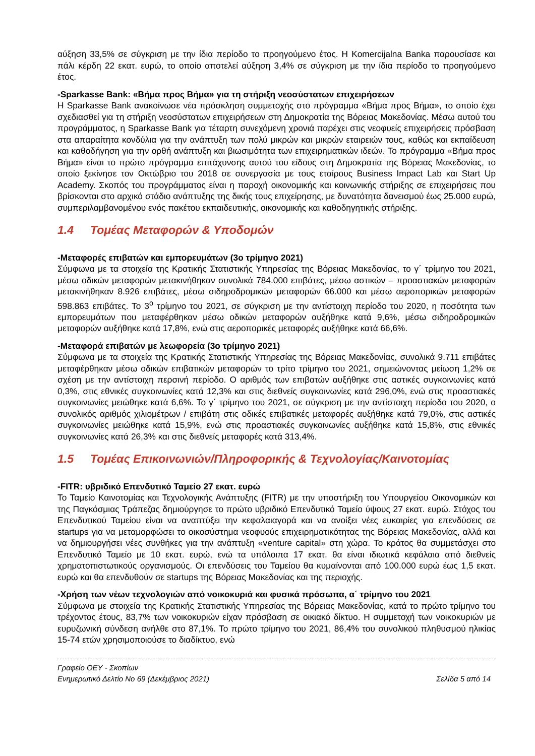αύξηση 33,5% σε σύγκριση με την ίδια περίοδο το προηγούμενο έτος. Η Komercijalna Banka παρουσίασε και πάλι κέρδη 22 εκατ. ευρώ, το οποίο αποτελεί αύξηση 3,4% σε σύγκριση με την ίδια περίοδο το προηγούμενο έτος.
-Sparkasse Bank: «Βήμα προς Βήμα» για τη στήριξη νεοσύστατων επιχειρήσεων
Η Sparkasse Bank ανακοίνωσε νέα πρόσκληση συμμετοχής στο πρόγραμμα «Βήμα προς Βήμα», το οποίο έχει σχεδιασθεί για τη στήριξη νεοσύστατων επιχειρήσεων στη Δημοκρατία της Βόρειας Μακεδονίας. Μέσω αυτού του προγράμματος, η Sparkasse Bank για τέταρτη συνεχόμενη χρονιά παρέχει στις νεοφυείς επιχειρήσεις πρόσβαση στα απαραίτητα κονδύλια για την ανάπτυξη των πολύ μικρών και μικρών εταιρειών τους, καθώς και εκπαίδευση και καθοδήγηση για την ορθή ανάπτυξη και βιωσιμότητα των επιχειρηματικών ιδεών. Το πρόγραμμα «Βήμα προς Βήμα» είναι το πρώτο πρόγραμμα επιτάχυνσης αυτού του είδους στη Δημοκρατία της Βόρειας Μακεδονίας, το οποίο ξεκίνησε τον Οκτώβριο του 2018 σε συνεργασία με τους εταίρους Business Impact Lab και Start Up Academy. Σκοπός του προγράμματος είναι η παροχή οικονομικής και κοινωνικής στήριξης σε επιχειρήσεις που βρίσκονται στο αρχικό στάδιο ανάπτυξης της δικής τους επιχείρησης, με δυνατότητα δανεισμού έως 25.000 ευρώ, συμπεριλαμβανομένου ενός πακέτου εκπαιδευτικής, οικονομικής και καθοδηγητικής στήριξης.
1.4 Τομέας Μεταφορών & Υποδομών
-Μεταφορές επιβατών και εμπορευμάτων (3ο τρίμηνο 2021)
Σύμφωνα με τα στοιχεία της Κρατικής Στατιστικής Υπηρεσίας της Βόρειας Μακεδονίας, το γ΄ τρίμηνο του 2021, μέσω οδικών μεταφορών μετακινήθηκαν συνολικά 784.000 επιβάτες, μέσω αστικών – προαστιακών μεταφορών μετακινήθηκαν 8.926 επιβάτες, μέσω σιδηροδρομικών μεταφορών 66.000 και μέσω αεροπορικών μεταφορών 598.863 επιβάτες. Το 3<sup>ο</sup> τρίμηνο του 2021, σε σύγκριση με την αντίστοιχη περίοδο του 2020, η ποσότητα των εμπορευμάτων που μεταφέρθηκαν μέσω οδικών μεταφορών αυξήθηκε κατά 9,6%, μέσω σιδηροδρομικών μεταφορών αυξήθηκε κατά 17,8%, ενώ στις αεροπορικές μεταφορές αυξήθηκε κατά 66,6%.
-Μεταφορά επιβατών με λεωφορεία (3ο τρίμηνο 2021)
Σύμφωνα με τα στοιχεία της Κρατικής Στατιστικής Υπηρεσίας της Βόρειας Μακεδονίας, συνολικά 9.711 επιβάτες μεταφέρθηκαν μέσω οδικών επιβατικών μεταφορών το τρίτο τρίμηνο του 2021, σημειώνοντας μείωση 1,2% σε σχέση με την αντίστοιχη περσινή περίοδο. Ο αριθμός των επιβατών αυξήθηκε στις αστικές συγκοινωνίες κατά 0,3%, στις εθνικές συγκοινωνίες κατά 12,3% και στις διεθνείς συγκοινωνίες κατά 296,0%, ενώ στις προαστιακές συγκοινωνίες μειώθηκε κατά 6,6%. Το γ΄ τρίμηνο του 2021, σε σύγκριση με την αντίστοιχη περίοδο του 2020, ο συνολικός αριθμός χιλιομέτρων / επιβάτη στις οδικές επιβατικές μεταφορές αυξήθηκε κατά 79,0%, στις αστικές συγκοινωνίες μειώθηκε κατά 15,9%, ενώ στις προαστιακές συγκοινωνίες αυξήθηκε κατά 15,8%, στις εθνικές συγκοινωνίες κατά 26,3% και στις διεθνείς μεταφορές κατά 313,4%.
1.5 Τομέας Επικοινωνιών/Πληροφορικής & Τεχνολογίας/Καινοτομίας
-FITR: υβριδικό Επενδυτικό Ταμείο 27 εκατ. ευρώ
Το Ταμείο Καινοτομίας και Τεχνολογικής Ανάπτυξης (FITR) με την υποστήριξη του Υπουργείου Οικονομικών και της Παγκόσμιας Τράπεζας δημιούργησε το πρώτο υβριδικό Επενδυτικό Ταμείο ύψους 27 εκατ. ευρώ. Στόχος του Επενδυτικού Ταμείου είναι να αναπτύξει την κεφαλαιαγορά και να ανοίξει νέες ευκαιρίες για επενδύσεις σε startups για να μεταμορφώσει το οικοσύστημα νεοφυούς επιχειρηματικότητας της Βόρειας Μακεδονίας, αλλά και να δημιουργήσει νέες συνθήκες για την ανάπτυξη «venture capital» στη χώρα. Το κράτος θα συμμετάσχει στο Επενδυτικό Ταμείο με 10 εκατ. ευρώ, ενώ τα υπόλοιπα 17 εκατ. θα είναι ιδιωτικά κεφάλαια από διεθνείς χρηματοπιστωτικούς οργανισμούς. Οι επενδύσεις του Ταμείου θα κυμαίνονται από 100.000 ευρώ έως 1,5 εκατ. ευρώ και θα επενδυθούν σε startups της Βόρειας Μακεδονίας και της περιοχής.
-Χρήση των νέων τεχνολογιών από νοικοκυριά και φυσικά πρόσωπα, α΄ τρίμηνο του 2021
Σύμφωνα με στοιχεία της Κρατικής Στατιστικής Υπηρεσίας της Βόρειας Μακεδονίας, κατά το πρώτο τρίμηνο του τρέχοντος έτους, 83,7% των νοικοκυριών είχαν πρόσβαση σε οικιακό δίκτυο. Η συμμετοχή των νοικοκυριών με ευρυζωνική σύνδεση ανήλθε στο 87,1%. Το πρώτο τρίμηνο του 2021, 86,4% του συνολικού πληθυσμού ηλικίας 15-74 ετών χρησιμοποιούσε το διαδίκτυο, ενώ
Γραφείο ΟΕΥ - Σκοπίων
Ενημερωτικό Δελτίο Νο 69 (Δεκέμβριος 2021) Σελίδα 5 από 14